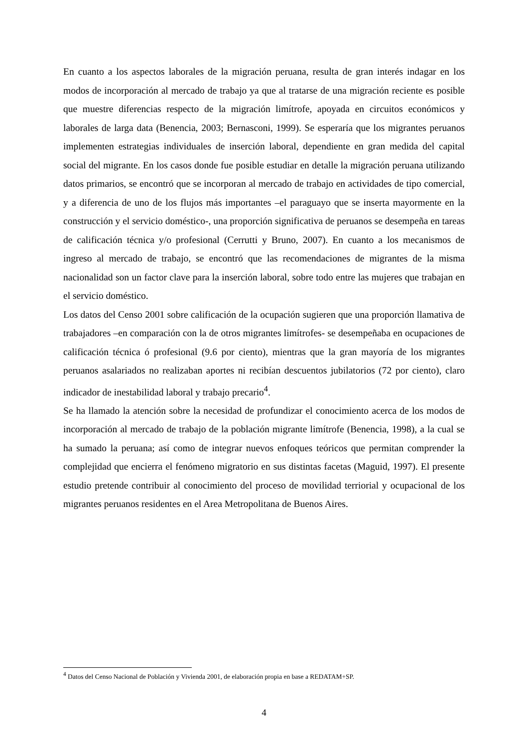En cuanto a los aspectos laborales de la migración peruana, resulta de gran interés indagar en los modos de incorporación al mercado de trabajo ya que al tratarse de una migración reciente es posible que muestre diferencias respecto de la migración limítrofe, apoyada en circuitos económicos y laborales de larga data (Benencia, 2003; Bernasconi, 1999). Se esperaría que los migrantes peruanos implementen estrategias individuales de inserción laboral, dependiente en gran medida del capital social del migrante. En los casos donde fue posible estudiar en detalle la migración peruana utilizando datos primarios, se encontró que se incorporan al mercado de trabajo en actividades de tipo comercial, y a diferencia de uno de los flujos más importantes –el paraguayo que se inserta mayormente en la construcción y el servicio doméstico-, una proporción significativa de peruanos se desempeña en tareas de calificación técnica y/o profesional (Cerrutti y Bruno, 2007). En cuanto a los mecanismos de ingreso al mercado de trabajo, se encontró que las recomendaciones de migrantes de la misma nacionalidad son un factor clave para la inserción laboral, sobre todo entre las mujeres que trabajan en el servicio doméstico.
Los datos del Censo 2001 sobre calificación de la ocupación sugieren que una proporción llamativa de trabajadores –en comparación con la de otros migrantes limítrofes- se desempeñaba en ocupaciones de calificación técnica ó profesional (9.6 por ciento), mientras que la gran mayoría de los migrantes peruanos asalariados no realizaban aportes ni recibían descuentos jubilatorios (72 por ciento), claro indicador de inestabilidad laboral y trabajo precario<sup>4</sup>.
Se ha llamado la atención sobre la necesidad de profundizar el conocimiento acerca de los modos de incorporación al mercado de trabajo de la población migrante limítrofe (Benencia, 1998), a la cual se ha sumado la peruana; así como de integrar nuevos enfoques teóricos que permitan comprender la complejidad que encierra el fenómeno migratorio en sus distintas facetas (Maguid, 1997). El presente estudio pretende contribuir al conocimiento del proceso de movilidad terriorial y ocupacional de los migrantes peruanos residentes en el Area Metropolitana de Buenos Aires.
<sup>4</sup> Datos del Censo Nacional de Población y Vivienda 2001, de elaboración propia en base a REDATAM+SP.
4